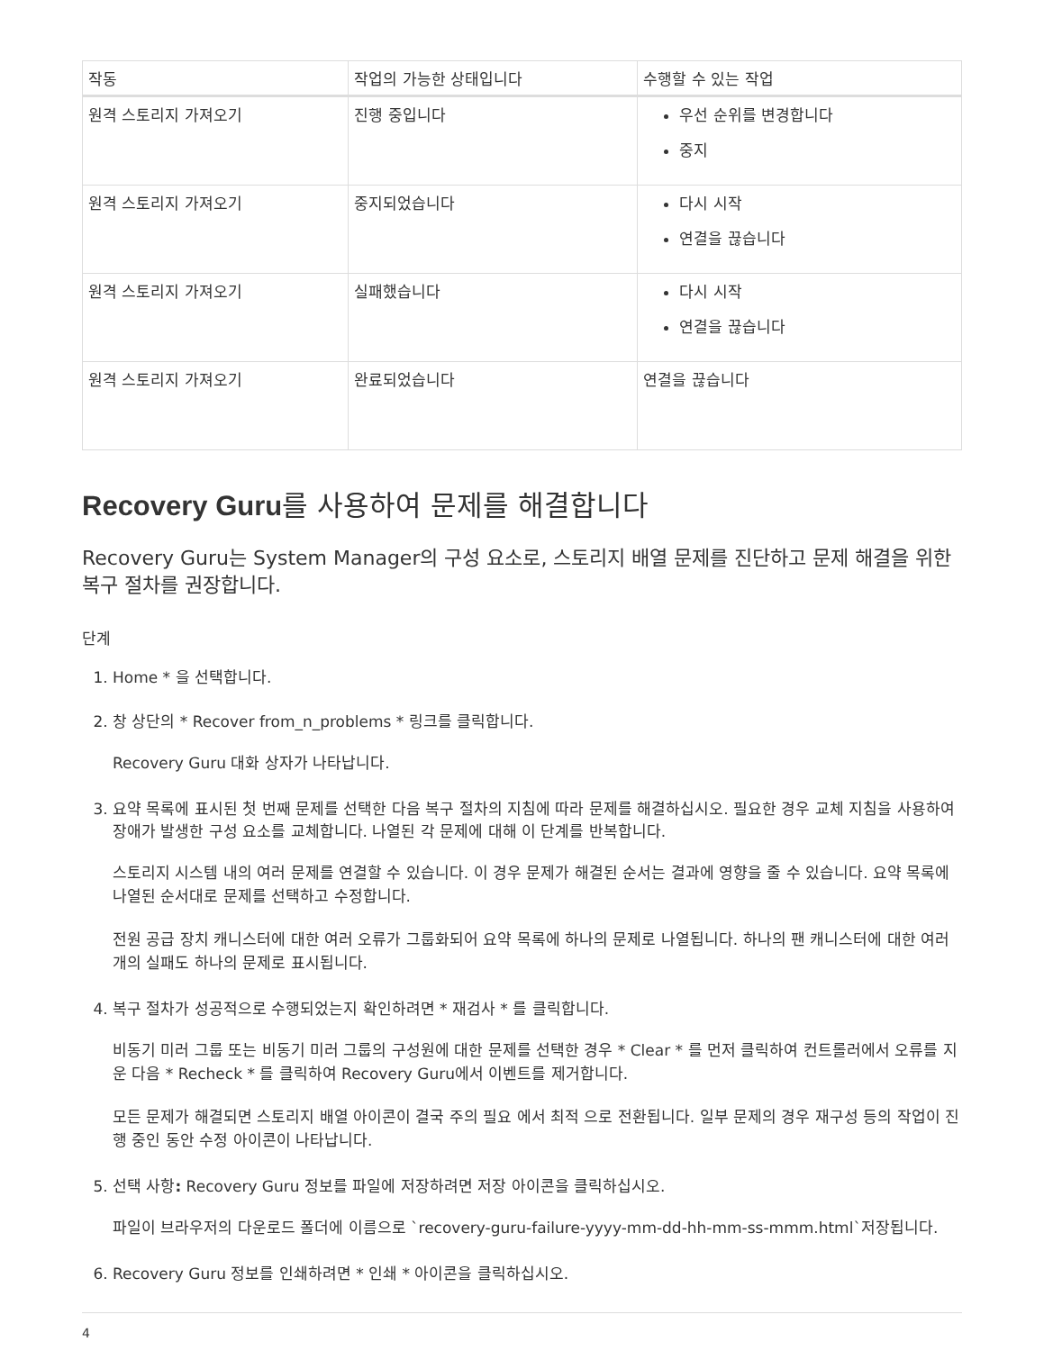| 작동 | 작업의 가능한 상태입니다 | 수행할 수 있는 작업 |
| --- | --- | --- |
| 원격 스토리지 가져오기 | 진행 중입니다 | 우선 순위를 변경합니다 중지 |
| 원격 스토리지 가져오기 | 중지되었습니다 | 다시 시작 연결을 끊습니다 |
| 원격 스토리지 가져오기 | 실패했습니다 | 다시 시작 연결을 끊습니다 |
| 원격 스토리지 가져오기 | 완료되었습니다 | 연결을 끊습니다 |
Recovery Guru를 사용하여 문제를 해결합니다
Recovery Guru는 System Manager의 구성 요소로, 스토리지 배열 문제를 진단하고 문제 해결을 위한 복구 절차를 권장합니다.
단계
1. Home * 을 선택합니다.
2. 창 상단의 * Recover from_n_problems * 링크를 클릭합니다.
Recovery Guru 대화 상자가 나타납니다.
3. 요약 목록에 표시된 첫 번째 문제를 선택한 다음 복구 절차의 지침에 따라 문제를 해결하십시오. 필요한 경우 교체 지침을 사용하여 장애가 발생한 구성 요소를 교체합니다. 나열된 각 문제에 대해 이 단계를 반복합니다.
스토리지 시스템 내의 여러 문제를 연결할 수 있습니다. 이 경우 문제가 해결된 순서는 결과에 영향을 줄 수 있습니다. 요약 목록에 나열된 순서대로 문제를 선택하고 수정합니다.
전원 공급 장치 캐니스터에 대한 여러 오류가 그룹화되어 요약 목록에 하나의 문제로 나열됩니다. 하나의 팬 캐니스터에 대한 여러 개의 실패도 하나의 문제로 표시됩니다.
4. 복구 절차가 성공적으로 수행되었는지 확인하려면 * 재검사 * 를 클릭합니다.
비동기 미러 그룹 또는 비동기 미러 그룹의 구성원에 대한 문제를 선택한 경우 * Clear * 를 먼저 클릭하여 컨트롤러에서 오류를 지운 다음 * Recheck * 를 클릭하여 Recovery Guru에서 이벤트를 제거합니다.
모든 문제가 해결되면 스토리지 배열 아이콘이 결국 주의 필요 에서 최적 으로 전환됩니다. 일부 문제의 경우 재구성 등의 작업이 진행 중인 동안 수정 아이콘이 나타납니다.
5. 선택 사항: Recovery Guru 정보를 파일에 저장하려면 저장 아이콘을 클릭하십시오.
파일이 브라우저의 다운로드 폴더에 이름으로 `recovery-guru-failure-yyyy-mm-dd-hh-mm-ss-mmm.html`저장됩니다.
6. Recovery Guru 정보를 인쇄하려면 * 인쇄 * 아이콘을 클릭하십시오.
4